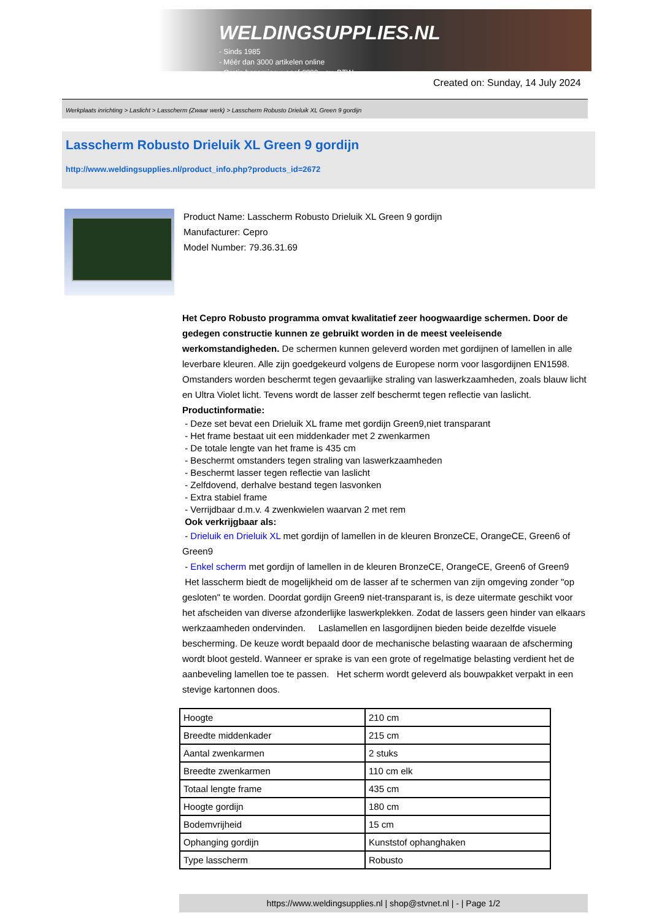WELDINGSUPPLIES.NL
- Sinds 1985
- Méér dan 3000 artikelen online
- Gratis bezorging, vanaf €200,--ex. BTW
Created on: Sunday, 14 July 2024
Werkplaats inrichting > Laslicht > Lasscherm (Zwaar werk) > Lasscherm Robusto Drieluik XL Green 9 gordijn
Lasscherm Robusto Drieluik XL Green 9 gordijn
http://www.weldingsupplies.nl/product_info.php?products_id=2672
Product Name: Lasscherm Robusto Drieluik XL Green 9 gordijn
Manufacturer: Cepro
Model Number: 79.36.31.69
Het Cepro Robusto programma omvat kwalitatief zeer hoogwaardige schermen. Door de gedegen constructie kunnen ze gebruikt worden in de meest veeleisende werkomstandigheden. De schermen kunnen geleverd worden met gordijnen of lamellen in alle leverbare kleuren. Alle zijn goedgekeurd volgens de Europese norm voor lasgordijnen EN1598. Omstanders worden beschermt tegen gevaarlijke straling van laswerkzaamheden, zoals blauw licht en Ultra Violet licht. Tevens wordt de lasser zelf beschermt tegen reflectie van laslicht. Productinformatie:
- Deze set bevat een Drieluik XL frame met gordijn Green9,niet transparant
- Het frame bestaat uit een middenkader met 2 zwenkarmen
- De totale lengte van het frame is 435 cm
- Beschermt omstanders tegen straling van laswerkzaamheden
- Beschermt lasser tegen reflectie van laslicht
- Zelfdovend, derhalve bestand tegen lasvonken
- Extra stabiel frame
- Verrijdbaar d.m.v. 4 zwenkwielen waarvan 2 met rem
Ook verkrijgbaar als:
- Drieluik en Drieluik XL met gordijn of lamellen in de kleuren BronzeCE, OrangeCE, Green6 of Green9
- Enkel scherm met gordijn of lamellen in de kleuren BronzeCE, OrangeCE, Green6 of Green9
Het lasscherm biedt de mogelijkheid om de lasser af te schermen van zijn omgeving zonder "op gesloten" te worden. Doordat gordijn Green9 niet-transparant is, is deze uitermate geschikt voor het afscheiden van diverse afzonderlijke laswerkplekken. Zodat de lassers geen hinder van elkaars werkzaamheden ondervinden. Laslamellen en lasgordijnen bieden beide dezelfde visuele bescherming. De keuze wordt bepaald door de mechanische belasting waaraan de afscherming wordt bloot gesteld. Wanneer er sprake is van een grote of regelmatige belasting verdient het de aanbeveling lamellen toe te passen. Het scherm wordt geleverd als bouwpakket verpakt in een stevige kartonnen doos.
| Hoogte | 210 cm |
| Breedte middenkader | 215 cm |
| Aantal zwenkarmen | 2 stuks |
| Breedte zwenkarmen | 110 cm elk |
| Totaal lengte frame | 435 cm |
| Hoogte gordijn | 180 cm |
| Bodemvrijheid | 15 cm |
| Ophanging gordijn | Kunststof ophanghaken |
| Type lasscherm | Robusto |
https://www.weldingsupplies.nl | shop@stvnet.nl | - | Page 1/2